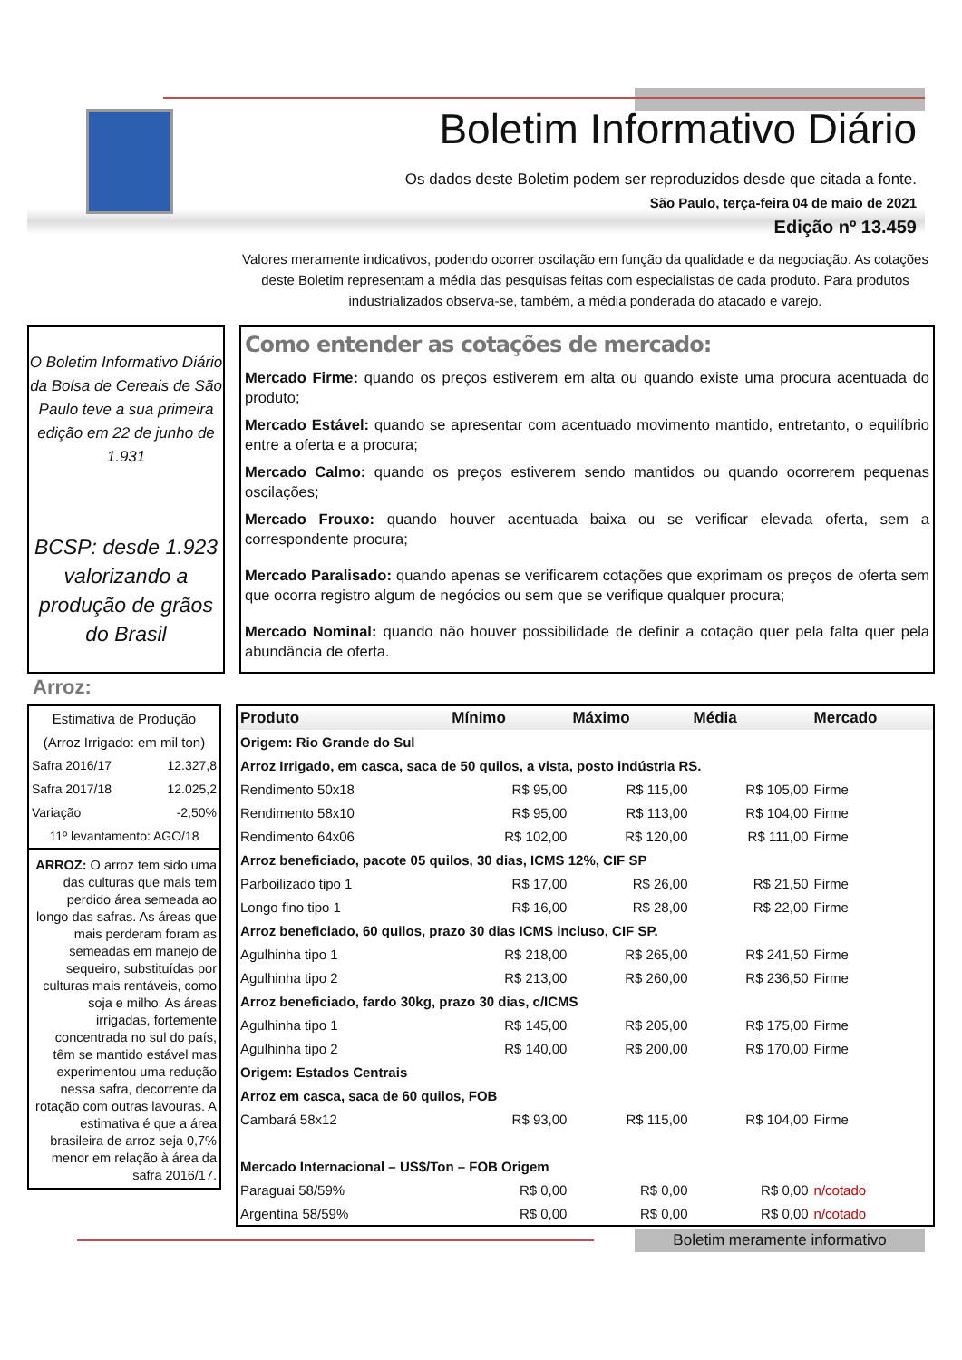Boletim Informativo Diário
Os dados deste Boletim podem ser reproduzidos desde que citada a fonte.
São Paulo, terça-feira 04 de maio de 2021
Edição nº 13.459
Valores meramente indicativos, podendo ocorrer oscilação em função da qualidade e da negociação. As cotações deste Boletim representam a média das pesquisas feitas com especialistas de cada produto. Para produtos industrializados observa-se, também, a média ponderada do atacado e varejo.
O Boletim Informativo Diário da Bolsa de Cereais de São Paulo teve a sua primeira edição em 22 de junho de 1.931
BCSP: desde 1.923 valorizando a produção de grãos do Brasil
Como entender as cotações de mercado:
Mercado Firme: quando os preços estiverem em alta ou quando existe uma procura acentuada do produto;
Mercado Estável: quando se apresentar com acentuado movimento mantido, entretanto, o equilíbrio entre a oferta e a procura;
Mercado Calmo: quando os preços estiverem sendo mantidos ou quando ocorrerem pequenas oscilações;
Mercado Frouxo: quando houver acentuada baixa ou se verificar elevada oferta, sem a correspondente procura;
Mercado Paralisado: quando apenas se verificarem cotações que exprimam os preços de oferta sem que ocorra registro algum de negócios ou sem que se verifique qualquer procura;
Mercado Nominal: quando não houver possibilidade de definir a cotação quer pela falta quer pela abundância de oferta.
Arroz:
| Estimativa de Produção | |
| (Arroz Irrigado: em mil ton) | |
| Safra 2016/17 | 12.327,8 |
| Safra 2017/18 | 12.025,2 |
| Variação | -2,50% |
| 11º levantamento: AGO/18 | |
ARROZ: O arroz tem sido uma das culturas que mais tem perdido área semeada ao longo das safras. As áreas que mais perderam foram as semeadas em manejo de sequeiro, substituídas por culturas mais rentáveis, como soja e milho. As áreas irrigadas, fortemente concentrada no sul do país, têm se mantido estável mas experimentou uma redução nessa safra, decorrente da rotação com outras lavouras. A estimativa é que a área brasileira de arroz seja 0,7% menor em relação à área da safra 2016/17.
| Produto | Mínimo | Máximo | Média | Mercado |
| --- | --- | --- | --- | --- |
| Origem: Rio Grande do Sul | | | | |
| Arroz Irrigado, em casca, saca de 50 quilos, a vista, posto indústria RS. | | | | |
| Rendimento 50x18 | R$ 95,00 | R$ 115,00 | R$ 105,00 | Firme |
| Rendimento 58x10 | R$ 95,00 | R$ 113,00 | R$ 104,00 | Firme |
| Rendimento 64x06 | R$ 102,00 | R$ 120,00 | R$ 111,00 | Firme |
| Arroz beneficiado, pacote 05 quilos, 30 dias, ICMS 12%, CIF SP | | | | |
| Parboilizado tipo 1 | R$ 17,00 | R$ 26,00 | R$ 21,50 | Firme |
| Longo fino tipo 1 | R$ 16,00 | R$ 28,00 | R$ 22,00 | Firme |
| Arroz beneficiado, 60 quilos, prazo 30 dias ICMS incluso, CIF SP. | | | | |
| Agulhinha tipo 1 | R$ 218,00 | R$ 265,00 | R$ 241,50 | Firme |
| Agulhinha tipo 2 | R$ 213,00 | R$ 260,00 | R$ 236,50 | Firme |
| Arroz beneficiado, fardo 30kg, prazo 30 dias, c/ICMS | | | | |
| Agulhinha tipo 1 | R$ 145,00 | R$ 205,00 | R$ 175,00 | Firme |
| Agulhinha tipo 2 | R$ 140,00 | R$ 200,00 | R$ 170,00 | Firme |
| Origem: Estados Centrais | | | | |
| Arroz em casca, saca de 60 quilos, FOB | | | | |
| Cambará 58x12 | R$ 93,00 | R$ 115,00 | R$ 104,00 | Firme |
| Mercado Internacional – US$/Ton – FOB Origem | | | | |
| Paraguai 58/59% | R$ 0,00 | R$ 0,00 | R$ 0,00 | n/cotado |
| Argentina 58/59% | R$ 0,00 | R$ 0,00 | R$ 0,00 | n/cotado |
Boletim meramente informativo